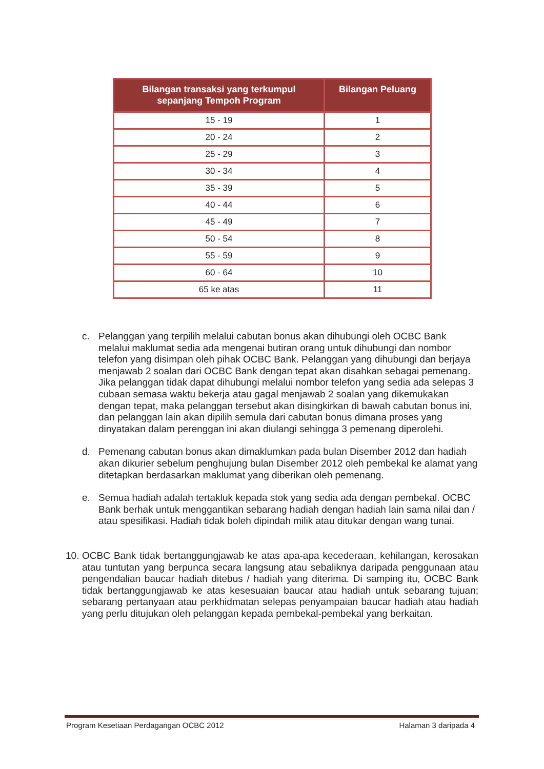| Bilangan transaksi yang terkumpul sepanjang Tempoh Program | Bilangan Peluang |
| --- | --- |
| 15 - 19 | 1 |
| 20 - 24 | 2 |
| 25 - 29 | 3 |
| 30 - 34 | 4 |
| 35 - 39 | 5 |
| 40 - 44 | 6 |
| 45 - 49 | 7 |
| 50 - 54 | 8 |
| 55 - 59 | 9 |
| 60 - 64 | 10 |
| 65 ke atas | 11 |
c. Pelanggan yang terpilih melalui cabutan bonus akan dihubungi oleh OCBC Bank melalui maklumat sedia ada mengenai butiran orang untuk dihubungi dan nombor telefon yang disimpan oleh pihak OCBC Bank. Pelanggan yang dihubungi dan berjaya menjawab 2 soalan dari OCBC Bank dengan tepat akan disahkan sebagai pemenang. Jika pelanggan tidak dapat dihubungi melalui nombor telefon yang sedia ada selepas 3 cubaan semasa waktu bekerja atau gagal menjawab 2 soalan yang dikemukakan dengan tepat, maka pelanggan tersebut akan disingkirkan di bawah cabutan bonus ini, dan pelanggan lain akan dipilih semula dari cabutan bonus dimana proses yang dinyatakan dalam perenggan ini akan diulangi sehingga 3 pemenang diperolehi.
d. Pemenang cabutan bonus akan dimaklumkan pada bulan Disember 2012 dan hadiah akan dikurier sebelum penghujung bulan Disember 2012 oleh pembekal ke alamat yang ditetapkan berdasarkan maklumat yang diberikan oleh pemenang.
e. Semua hadiah adalah tertakluk kepada stok yang sedia ada dengan pembekal. OCBC Bank berhak untuk menggantikan sebarang hadiah dengan hadiah lain sama nilai dan / atau spesifikasi. Hadiah tidak boleh dipindah milik atau ditukar dengan wang tunai.
10.
OCBC Bank tidak bertanggungjawab ke atas apa-apa kecederaan, kehilangan, kerosakan atau tuntutan yang berpunca secara langsung atau sebaliknya daripada penggunaan atau pengendalian baucar hadiah ditebus / hadiah yang diterima. Di samping itu, OCBC Bank tidak bertanggungjawab ke atas kesesuaian baucar atau hadiah untuk sebarang tujuan; sebarang pertanyaan atau perkhidmatan selepas penyampaian baucar hadiah atau hadiah yang perlu ditujukan oleh pelanggan kepada pembekal-pembekal yang berkaitan.
Program Kesetiaan Perdagangan OCBC 2012 Halaman 3 daripada 4